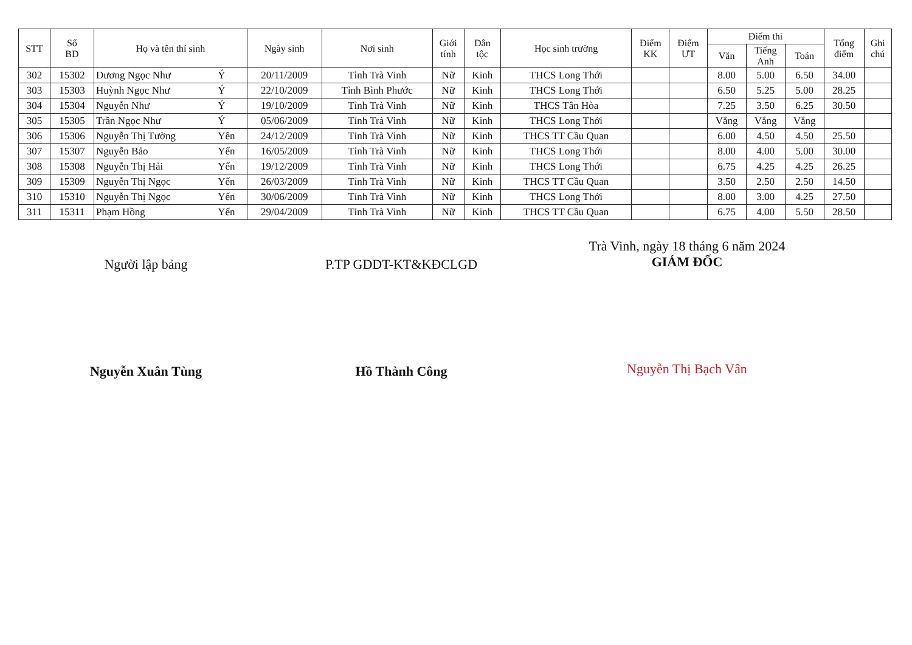| STT | Số BD | Họ và tên thí sinh | | Ngày sinh | Nơi sinh | Giới tính | Dân tộc | Học sinh trường | Điểm KK | Điểm ƯT | Điểm thi | | | Tổng điểm | Ghi chú |
| --- | --- | --- | --- | --- | --- | --- | --- | --- | --- | --- | --- | --- | --- | --- | --- |
| | | | | | | | | | | | Văn | Tiếng Anh | Toán | | |
| 302 | 15302 | Dương Ngọc Như | Ý | 20/11/2009 | Tỉnh Trà Vinh | Nữ | Kinh | THCS Long Thới | | | 8.00 | 5.00 | 6.50 | 34.00 | |
| 303 | 15303 | Huỳnh Ngọc Như | Ý | 22/10/2009 | Tỉnh Bình Phước | Nữ | Kinh | THCS Long Thới | | | 6.50 | 5.25 | 5.00 | 28.25 | |
| 304 | 15304 | Nguyễn Như | Ý | 19/10/2009 | Tỉnh Trà Vinh | Nữ | Kinh | THCS Tân Hòa | | | 7.25 | 3.50 | 6.25 | 30.50 | |
| 305 | 15305 | Trần Ngọc Như | Ý | 05/06/2009 | Tỉnh Trà Vinh | Nữ | Kinh | THCS Long Thới | | | Vắng | Vắng | Vắng | | |
| 306 | 15306 | Nguyễn Thị Tường | Yên | 24/12/2009 | Tỉnh Trà Vinh | Nữ | Kinh | THCS TT Cầu Quan | | | 6.00 | 4.50 | 4.50 | 25.50 | |
| 307 | 15307 | Nguyễn Bảo | Yến | 16/05/2009 | Tỉnh Trà Vinh | Nữ | Kinh | THCS Long Thới | | | 8.00 | 4.00 | 5.00 | 30.00 | |
| 308 | 15308 | Nguyễn Thị Hải | Yến | 19/12/2009 | Tỉnh Trà Vinh | Nữ | Kinh | THCS Long Thới | | | 6.75 | 4.25 | 4.25 | 26.25 | |
| 309 | 15309 | Nguyễn Thị Ngọc | Yến | 26/03/2009 | Tỉnh Trà Vinh | Nữ | Kinh | THCS TT Cầu Quan | | | 3.50 | 2.50 | 2.50 | 14.50 | |
| 310 | 15310 | Nguyễn Thị Ngọc | Yến | 30/06/2009 | Tỉnh Trà Vinh | Nữ | Kinh | THCS Long Thới | | | 8.00 | 3.00 | 4.25 | 27.50 | |
| 311 | 15311 | Phạm Hồng | Yến | 29/04/2009 | Tỉnh Trà Vinh | Nữ | Kinh | THCS TT Cầu Quan | | | 6.75 | 4.00 | 5.50 | 28.50 | |
Người lập bảng
Nguyễn Xuân Tùng
P.TP GDDT-KT&KĐCLGD
Hồ Thành Công
Trà Vinh, ngày 18 tháng 6 năm 2024
GIÁM ĐỐC
Nguyễn Thị Bạch Vân